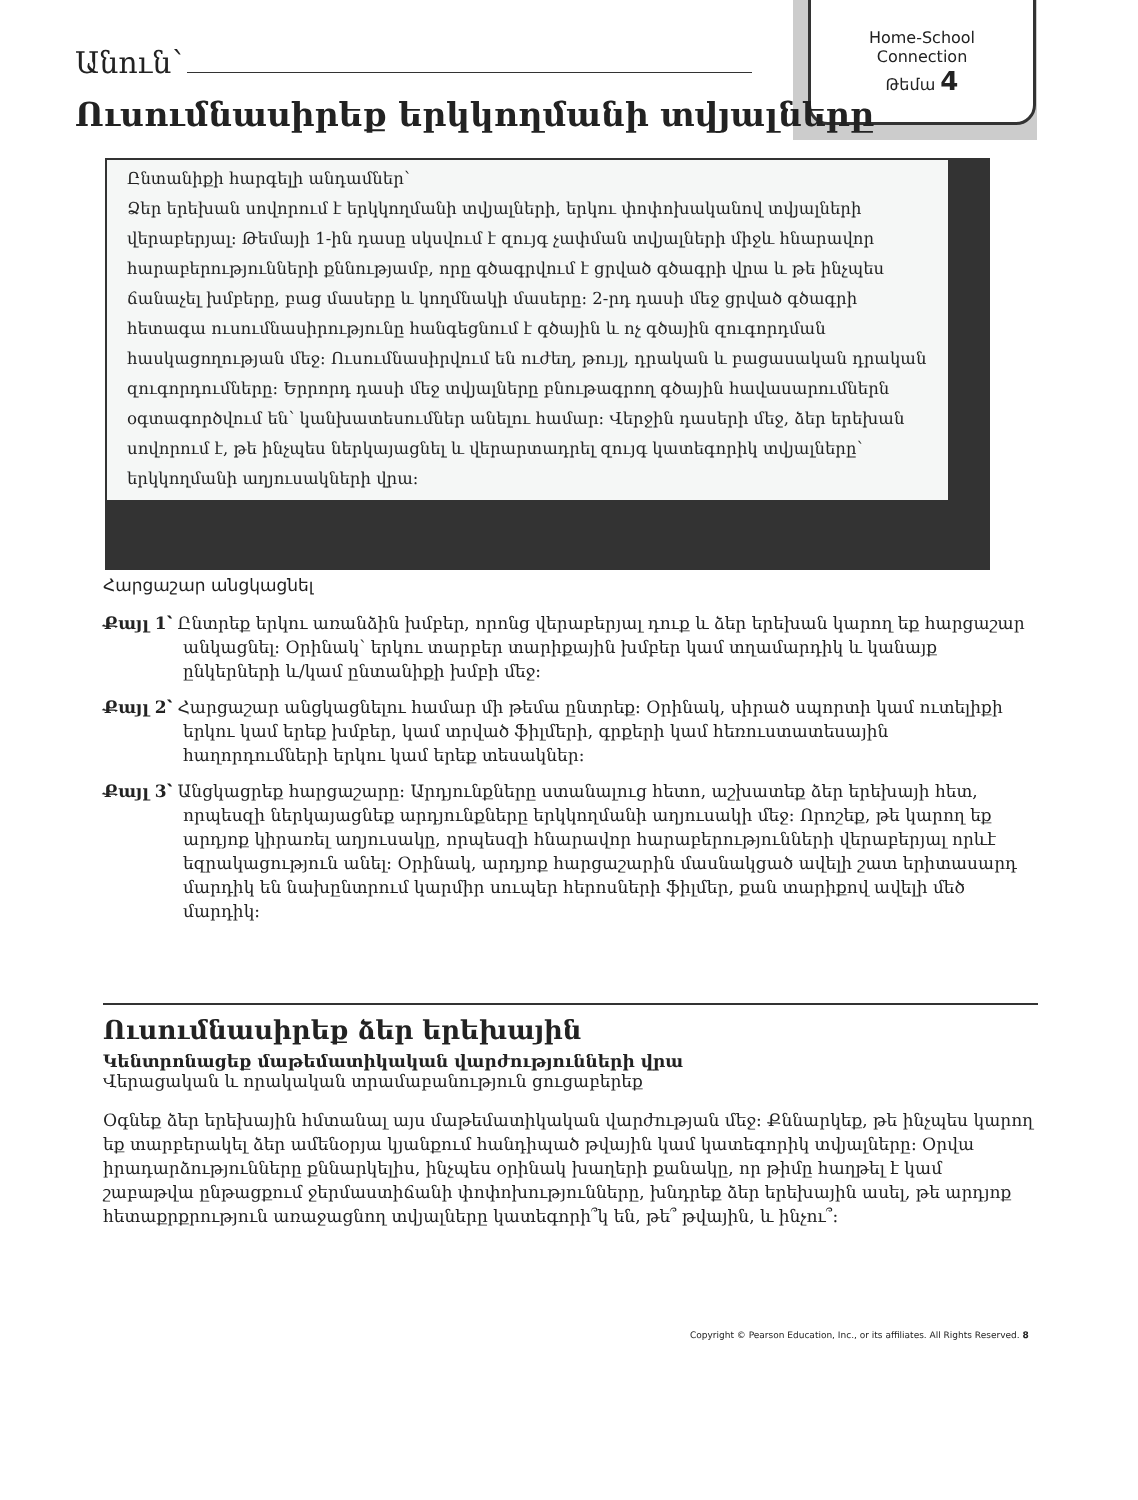Home-School
Connection
Թեմա 4
Անուն՝
Ուսումնասիրեք երկկողմանի տվյալները
Ընտանիքի հարգելի անդամներ՝
Ձեր երեխան սովորում է երկկողմանի տվյալների, երկու փոփոխականով տվյալների վերաբերյալ։ Թեմայի 1-ին դասը սկսվում է զույգ չափման տվյալների միջև հնարավոր հարաբերությունների քննությամբ, որը գծագրվում է ցրված գծագրի վրա և թե ինչպես ճանաչել խմբերը, բաց մասերը և կողմնակի մասերը։ 2-րդ դասի մեջ ցրված գծագրի հետագա ուսումնասիրությունը հանգեցնում է գծային և ոչ գծային զուգորդման հասկացողության մեջ։ Ուսումնասիրվում են ուժեղ, թույլ, դրական և բացասական դրական զուգորդումները։ Երրորդ դասի մեջ տվյալները բնութագրող գծային հավասարումներն օգտագործվում են՝ կանխատեսումներ անելու համար։ Վերջին դասերի մեջ, ձեր երեխան սովորում է, թե ինչպես ներկայացնել և վերարտադրել զույգ կատեգորիկ տվյալները՝ երկկողմանի աղյուսակների վրա։
Հարցաշար անցկացնել
Քայլ 1՝ Ընտրեք երկու առանձին խմբեր, որոնց վերաբերյալ դուք և ձեր երեխան կարող եք հարցաշար անկացնել։ Օրինակ՝ երկու տարբեր տարիքային խմբեր կամ տղամարդիկ և կանայք ընկերների և/կամ ընտանիքի խմբի մեջ։
Քայլ 2՝ Հարցաշար անցկացնելու համար մի թեմա ընտրեք։ Օրինակ, սիրած սպորտի կամ ուտելիքի երկու կամ երեք խմբեր, կամ տրված ֆիլմերի, գրքերի կամ հեռուստատեսային հաղորդումների երկու կամ երեք տեսակներ։
Քայլ 3՝ Անցկացրեք հարցաշարը։ Արդյունքները ստանալուց հետո, աշխատեք ձեր երեխայի հետ, որպեսզի ներկայացնեք արդյունքները երկկողմանի աղյուսակի մեջ։ Որոշեք, թե կարող եք արդյոք կիրառել աղյուսակը, որպեսզի հնարավոր հարաբերությունների վերաբերյալ որևէ եզրակացություն անել։ Օրինակ, արդյոք հարցաշարին մասնակցած ավելի շատ երիտասարդ մարդիկ են նախընտրում կարմիր սուպեր հերոսների ֆիլմեր, քան տարիքով ավելի մեծ մարդիկ։
Ուսումնասիրեք ձեր երեխային
Կենտրոնացեք մաթեմատիկական վարժությունների վրա
Վերացական և որակական տրամաբանություն ցուցաբերեք
Օգնեք ձեր երեխային հմտանալ այս մաթեմատիկական վարժության մեջ։ Քննարկեք, թե ինչպես կարող եք տարբերակել ձեր ամենօրյա կյանքում հանդիպած թվային կամ կատեգորիկ տվյալները։ Օրվա իրադարձությունները քննարկելիս, ինչպես օրինակ խաղերի քանակը, որ թիմը հաղթել է կամ շաբաթվա ընթացքում ջերմաստիճանի փոփոխությունները, խնդրեք ձեր երեխային ասել, թե արդյոք հետաքրքրություն առաջացնող տվյալները կատեգորի՞կ են, թե՞ թվային, և ինչու՞։
Copyright © Pearson Education, Inc., or its affiliates. All Rights Reserved. 8